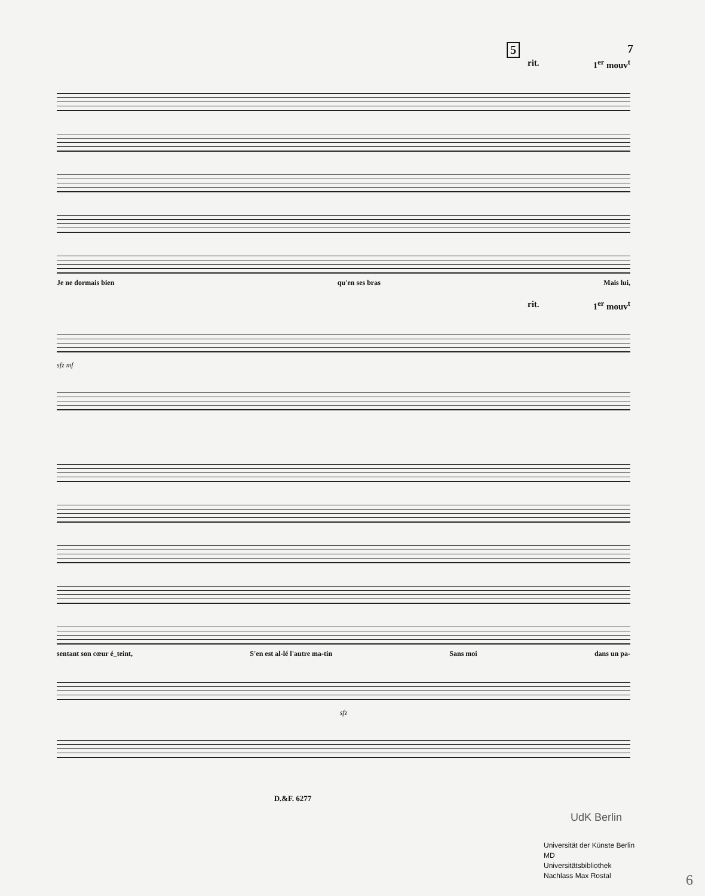5 7
rit. 1<sup>er</sup> mouv<sup>t</sup>
Je ne dormais bien qu'en ses bras Mais lui,
rit. 1<sup>er</sup> mouv<sup>t</sup>
sfz mf
sentant son cœur é_teint, S'en est al-lé l'autre ma-tin Sans moi dans un pa-
sfz
D.&F. 6277
UdK Berlin
Universität der Künste Berlin
MD
Universitätsbibliothek
Nachlass Max Rostal
6